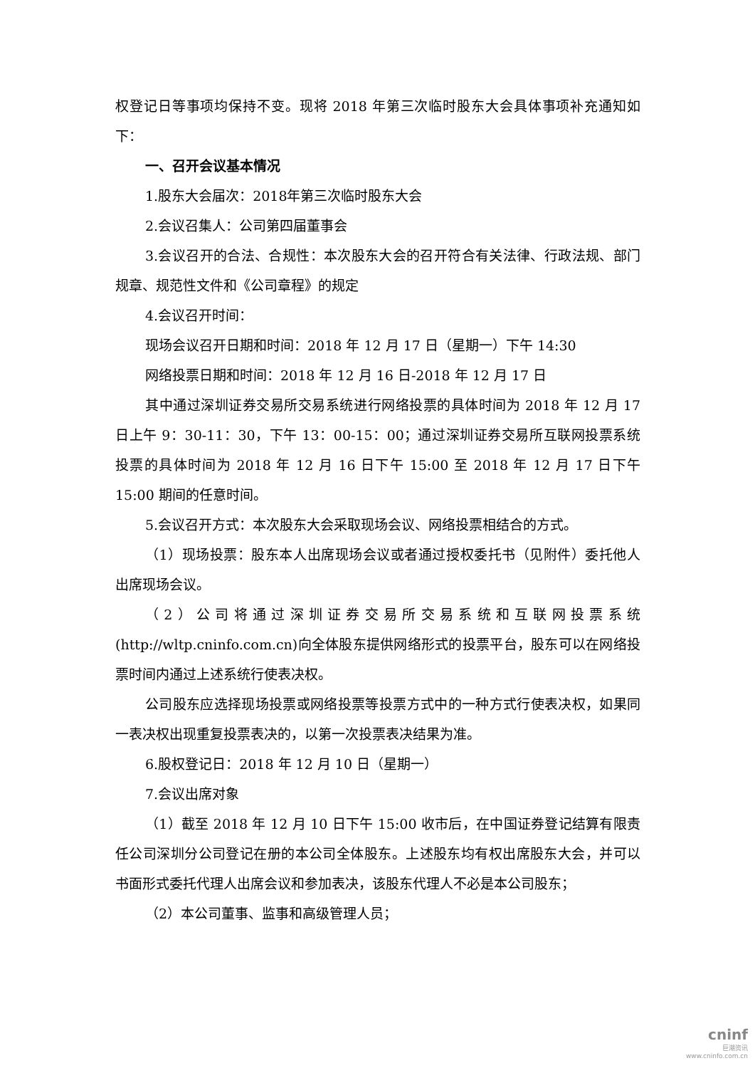权登记日等事项均保持不变。现将 2018 年第三次临时股东大会具体事项补充通知如下：
一、召开会议基本情况
1.股东大会届次：2018年第三次临时股东大会
2.会议召集人：公司第四届董事会
3.会议召开的合法、合规性：本次股东大会的召开符合有关法律、行政法规、部门规章、规范性文件和《公司章程》的规定
4.会议召开时间：
现场会议召开日期和时间：2018 年 12 月 17 日（星期一）下午 14:30
网络投票日期和时间：2018 年 12 月 16 日-2018 年 12 月 17 日
其中通过深圳证券交易所交易系统进行网络投票的具体时间为 2018 年 12 月 17 日上午 9：30-11：30，下午 13：00-15：00；通过深圳证券交易所互联网投票系统投票的具体时间为 2018 年 12 月 16 日下午 15:00 至 2018 年 12 月 17 日下午 15:00 期间的任意时间。
5.会议召开方式：本次股东大会采取现场会议、网络投票相结合的方式。
（1）现场投票：股东本人出席现场会议或者通过授权委托书（见附件）委托他人出席现场会议。
（2）公司将通过深圳证券交易所交易系统和互联网投票系统(http://wltp.cninfo.com.cn)向全体股东提供网络形式的投票平台，股东可以在网络投票时间内通过上述系统行使表决权。
公司股东应选择现场投票或网络投票等投票方式中的一种方式行使表决权，如果同一表决权出现重复投票表决的，以第一次投票表决结果为准。
6.股权登记日：2018 年 12 月 10 日（星期一）
7.会议出席对象
（1）截至 2018 年 12 月 10 日下午 15:00 收市后，在中国证券登记结算有限责任公司深圳分公司登记在册的本公司全体股东。上述股东均有权出席股东大会，并可以书面形式委托代理人出席会议和参加表决，该股东代理人不必是本公司股东；
（2）本公司董事、监事和高级管理人员；
cninf
巨潮资讯
www.cninfo.com.cn